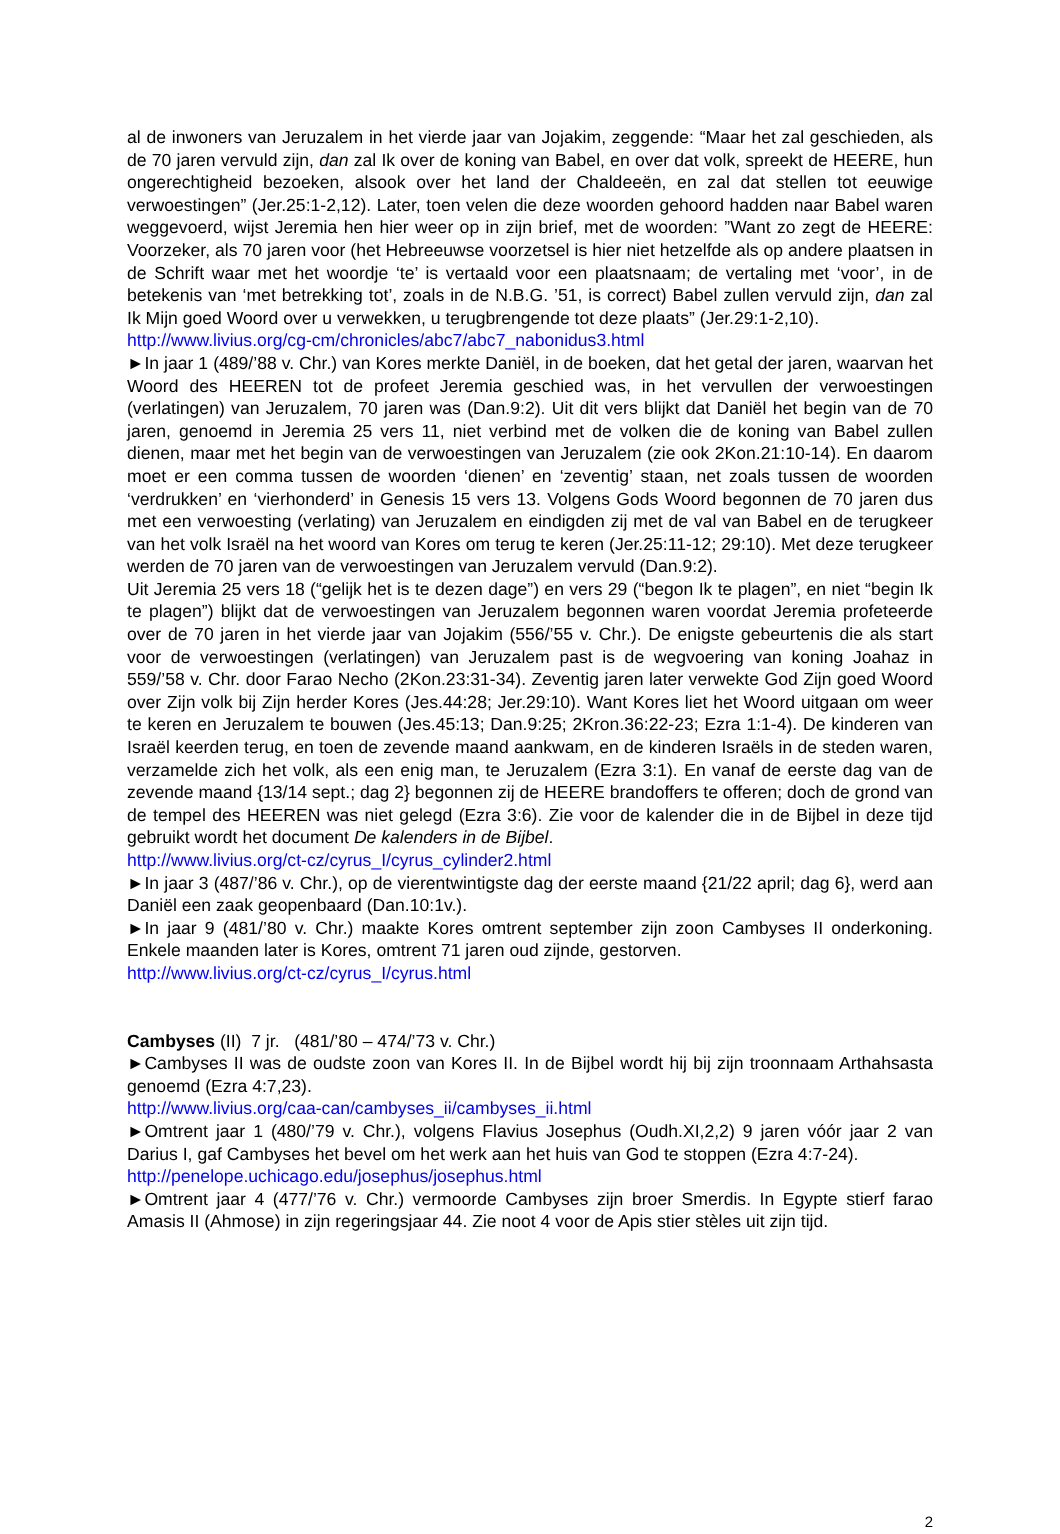al de inwoners van Jeruzalem in het vierde jaar van Jojakim, zeggende: “Maar het zal geschieden, als de 70 jaren vervuld zijn, dan zal Ik over de koning van Babel, en over dat volk, spreekt de HEERE, hun ongerechtigheid bezoeken, alsook over het land der Chaldeeën, en zal dat stellen tot eeuwige verwoestingen” (Jer.25:1-2,12). Later, toen velen die deze woorden gehoord hadden naar Babel waren weggevoerd, wijst Jeremia hen hier weer op in zijn brief, met de woorden: ”Want zo zegt de HEERE: Voorzeker, als 70 jaren voor (het Hebreeuwse voorzetsel is hier niet hetzelfde als op andere plaatsen in de Schrift waar met het woordje ‘te’ is vertaald voor een plaatsnaam; de vertaling met ‘voor’, in de betekenis van ‘met betrekking tot’, zoals in de N.B.G. ’51, is correct) Babel zullen vervuld zijn, dan zal Ik Mijn goed Woord over u verwekken, u terugbrengende tot deze plaats” (Jer.29:1-2,10).
http://www.livius.org/cg-cm/chronicles/abc7/abc7_nabonidus3.html
►In jaar 1 (489/’88 v. Chr.) van Kores merkte Daniël, in de boeken, dat het getal der jaren, waarvan het Woord des HEEREN tot de profeet Jeremia geschied was, in het vervullen der verwoestingen (verlatingen) van Jeruzalem, 70 jaren was (Dan.9:2). Uit dit vers blijkt dat Daniël het begin van de 70 jaren, genoemd in Jeremia 25 vers 11, niet verbind met de volken die de koning van Babel zullen dienen, maar met het begin van de verwoestingen van Jeruzalem (zie ook 2Kon.21:10-14). En daarom moet er een comma tussen de woorden ‘dienen’ en ‘zeventig’ staan, net zoals tussen de woorden ‘verdrukken’ en ‘vierhonderd’ in Genesis 15 vers 13. Volgens Gods Woord begonnen de 70 jaren dus met een verwoesting (verlating) van Jeruzalem en eindigden zij met de val van Babel en de terugkeer van het volk Israël na het woord van Kores om terug te keren (Jer.25:11-12; 29:10). Met deze terugkeer werden de 70 jaren van de verwoestingen van Jeruzalem vervuld (Dan.9:2).
Uit Jeremia 25 vers 18 (“gelijk het is te dezen dage”) en vers 29 (“begon Ik te plagen”, en niet “begin Ik te plagen”) blijkt dat de verwoestingen van Jeruzalem begonnen waren voordat Jeremia profeteerde over de 70 jaren in het vierde jaar van Jojakim (556/’55 v. Chr.). De enigste gebeurtenis die als start voor de verwoestingen (verlatingen) van Jeruzalem past is de wegvoering van koning Joahaz in 559/’58 v. Chr. door Farao Necho (2Kon.23:31-34). Zeventig jaren later verwekte God Zijn goed Woord over Zijn volk bij Zijn herder Kores (Jes.44:28; Jer.29:10). Want Kores liet het Woord uitgaan om weer te keren en Jeruzalem te bouwen (Jes.45:13; Dan.9:25; 2Kron.36:22-23; Ezra 1:1-4). De kinderen van Israël keerden terug, en toen de zevende maand aankwam, en de kinderen Israëls in de steden waren, verzamelde zich het volk, als een enig man, te Jeruzalem (Ezra 3:1). En vanaf de eerste dag van de zevende maand {13/14 sept.; dag 2} begonnen zij de HEERE brandoffers te offeren; doch de grond van de tempel des HEEREN was niet gelegd (Ezra 3:6). Zie voor de kalender die in de Bijbel in deze tijd gebruikt wordt het document De kalenders in de Bijbel.
http://www.livius.org/ct-cz/cyrus_I/cyrus_cylinder2.html
►In jaar 3 (487/’86 v. Chr.), op de vierentwintigste dag der eerste maand {21/22 april; dag 6}, werd aan Daniël een zaak geopenbaard (Dan.10:1v.).
►In jaar 9 (481/’80 v. Chr.) maakte Kores omtrent september zijn zoon Cambyses II onderkoning. Enkele maanden later is Kores, omtrent 71 jaren oud zijnde, gestorven.
http://www.livius.org/ct-cz/cyrus_I/cyrus.html
Cambyses (II) 7 jr. (481/’80 – 474/’73 v. Chr.)
►Cambyses II was de oudste zoon van Kores II. In de Bijbel wordt hij bij zijn troonnaam Arthahsasta genoemd (Ezra 4:7,23).
http://www.livius.org/caa-can/cambyses_ii/cambyses_ii.html
►Omtrent jaar 1 (480/’79 v. Chr.), volgens Flavius Josephus (Oudh.XI,2,2) 9 jaren vóór jaar 2 van Darius I, gaf Cambyses het bevel om het werk aan het huis van God te stoppen (Ezra 4:7-24).
http://penelope.uchicago.edu/josephus/josephus.html
►Omtrent jaar 4 (477/’76 v. Chr.) vermoorde Cambyses zijn broer Smerdis. In Egypte stierf farao Amasis II (Ahmose) in zijn regeringsjaar 44. Zie noot 4 voor de Apis stier stèles uit zijn tijd.
2